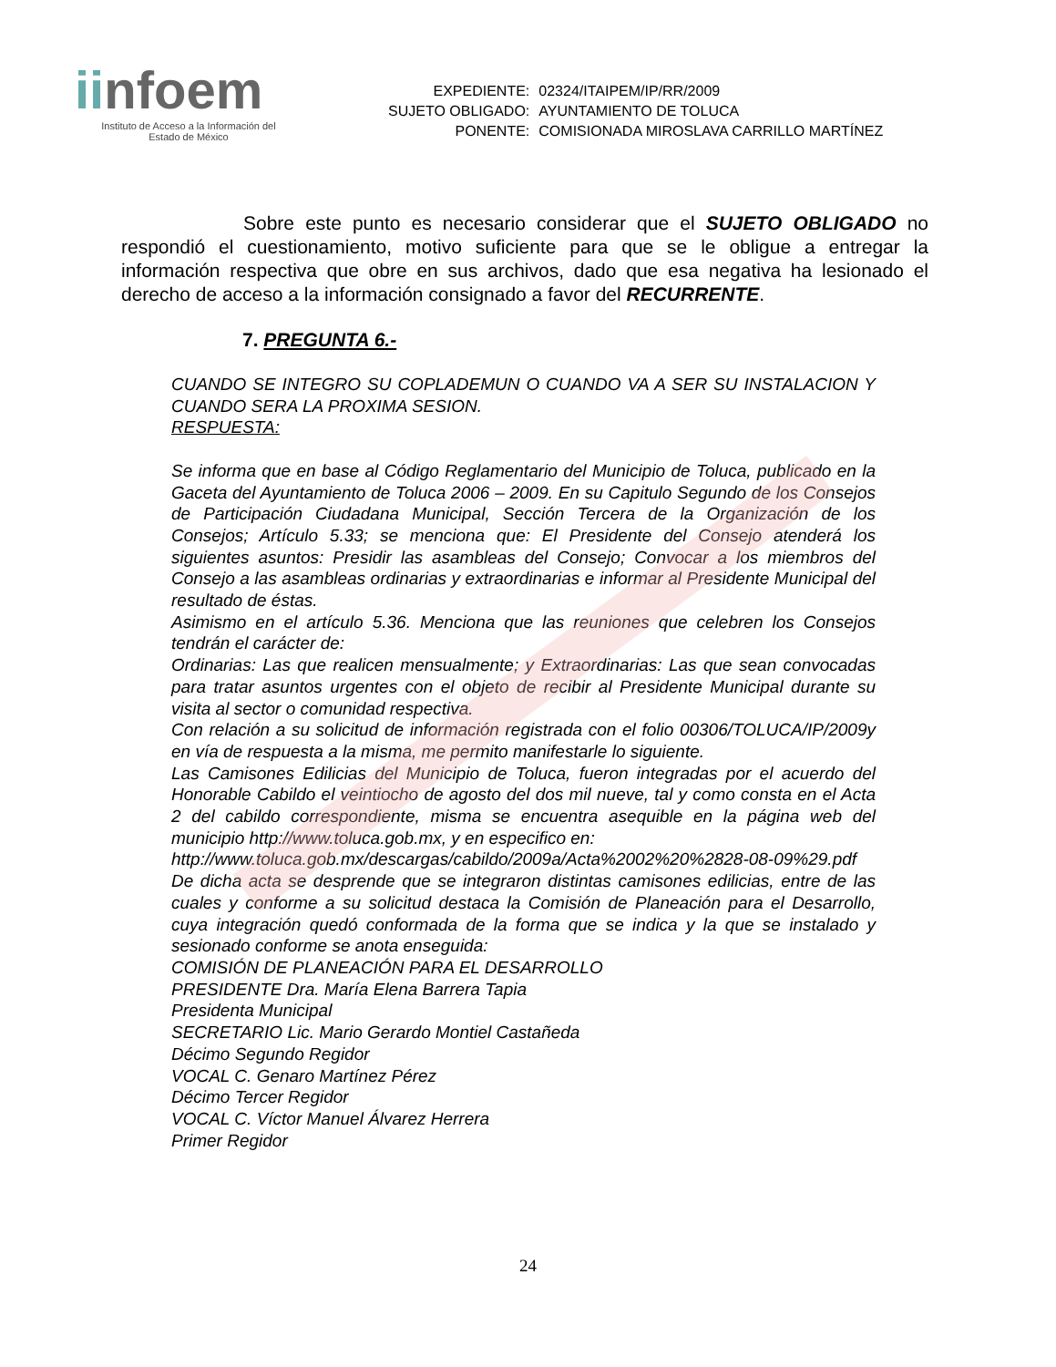iinfoem
Instituto de Acceso a la Información del
Estado de México
| EXPEDIENTE: | 02324/ITAIPEM/IP/RR/2009 |
| SUJETO OBLIGADO: | AYUNTAMIENTO DE TOLUCA |
| PONENTE: | COMISIONADA MIROSLAVA CARRILLO MARTÍNEZ |
Sobre este punto es necesario considerar que el SUJETO OBLIGADO no respondió el cuestionamiento, motivo suficiente para que se le obligue a entregar la información respectiva que obre en sus archivos, dado que esa negativa ha lesionado el derecho de acceso a la información consignado a favor del RECURRENTE.
7. PREGUNTA 6.-
CUANDO SE INTEGRO SU COPLADEMUN O CUANDO VA A SER SU INSTALACION Y CUANDO SERA LA PROXIMA SESION.
RESPUESTA:
Se informa que en base al Código Reglamentario del Municipio de Toluca, publicado en la Gaceta del Ayuntamiento de Toluca 2006 – 2009. En su Capitulo Segundo de los Consejos de Participación Ciudadana Municipal, Sección Tercera de la Organización de los Consejos; Artículo 5.33; se menciona que: El Presidente del Consejo atenderá los siguientes asuntos: Presidir las asambleas del Consejo; Convocar a los miembros del Consejo a las asambleas ordinarias y extraordinarias e informar al Presidente Municipal del resultado de éstas.
Asimismo en el artículo 5.36. Menciona que las reuniones que celebren los Consejos tendrán el carácter de:
Ordinarias: Las que realicen mensualmente; y Extraordinarias: Las que sean convocadas para tratar asuntos urgentes con el objeto de recibir al Presidente Municipal durante su visita al sector o comunidad respectiva.
Con relación a su solicitud de información registrada con el folio 00306/TOLUCA/IP/2009y en vía de respuesta a la misma, me permito manifestarle lo siguiente.
Las Camisones Edilicias del Municipio de Toluca, fueron integradas por el acuerdo del Honorable Cabildo el veintiocho de agosto del dos mil nueve, tal y como consta en el Acta 2 del cabildo correspondiente, misma se encuentra asequible en la página web del municipio http://www.toluca.gob.mx, y en especifico en:
http://www.toluca.gob.mx/descargas/cabildo/2009a/Acta%2002%20%2828-08-09%29.pdf
De dicha acta se desprende que se integraron distintas camisones edilicias, entre de las cuales y conforme a su solicitud destaca la Comisión de Planeación para el Desarrollo, cuya integración quedó conformada de la forma que se indica y la que se instalado y sesionado conforme se anota enseguida:
COMISIÓN DE PLANEACIÓN PARA EL DESARROLLO
PRESIDENTE Dra. María Elena Barrera Tapia
Presidenta Municipal
SECRETARIO Lic. Mario Gerardo Montiel Castañeda
Décimo Segundo Regidor
VOCAL C. Genaro Martínez Pérez
Décimo Tercer Regidor
VOCAL C. Víctor Manuel Álvarez Herrera
Primer Regidor
24